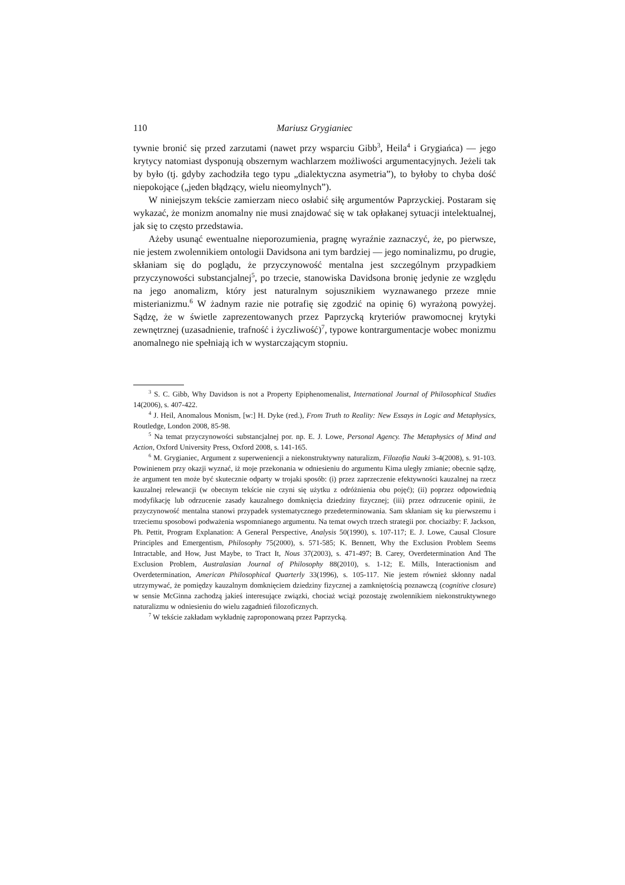110 Mariusz Grygianiec
tywnie bronić się przed zarzutami (nawet przy wsparciu Gibb<sup>3</sup>, Heila<sup>4</sup> i Grygiańca) — jego krytycy natomiast dysponują obszernym wachlarzem możliwości argumentacyjnych. Jeżeli tak by było (tj. gdyby zachodziła tego typu „dialektyczna asymetria”), to byłoby to chyba dość niepokojące („jeden błądzący, wielu nieomylnych”).
W niniejszym tekście zamierzam nieco osłabić siłę argumentów Paprzyckiej. Postaram się wykazać, że monizm anomalny nie musi znajdować się w tak opłakanej sytuacji intelektualnej, jak się to często przedstawia.
Ażeby usunąć ewentualne nieporozumienia, pragnę wyraźnie zaznaczyć, że, po pierwsze, nie jestem zwolennikiem ontologii Davidsona ani tym bardziej — jego nominalizmu, po drugie, skłaniam się do poglądu, że przyczynowość mentalna jest szczególnym przypadkiem przyczynowości substancjalnej<sup>5</sup>, po trzecie, stanowiska Davidsona bronię jedynie ze względu na jego anomalizm, który jest naturalnym sojusznikiem wyznawanego przeze mnie misterianizmu.<sup>6</sup> W żadnym razie nie potrafię się zgodzić na opinię 6) wyrażoną powyżej. Sądzę, że w świetle zaprezentowanych przez Paprzycką kryteriów prawomocnej krytyki zewnętrznej (uzasadnienie, trafność i życzliwość)<sup>7</sup>, typowe kontrargumentacje wobec monizmu anomalnego nie spełniają ich w wystarczającym stopniu.
<sup>3</sup> S. C. Gibb, Why Davidson is not a Property Epiphenomenalist, International Journal of Philosophical Studies 14(2006), s. 407-422.
<sup>4</sup> J. Heil, Anomalous Monism, [w:] H. Dyke (red.), From Truth to Reality: New Essays in Logic and Metaphysics, Routledge, London 2008, 85-98.
<sup>5</sup> Na temat przyczynowości substancjalnej por. np. E. J. Lowe, Personal Agency. The Metaphysics of Mind and Action, Oxford University Press, Oxford 2008, s. 141-165.
<sup>6</sup> M. Grygianiec, Argument z superweniencji a niekonstruktywny naturalizm, Filozofia Nauki 3-4(2008), s. 91-103. Powinienem przy okazji wyznać, iż moje przekonania w odniesieniu do argumentu Kima uległy zmianie; obecnie sądzę, że argument ten może być skutecznie odparty w trojaki sposób: (i) przez zaprzeczenie efektywności kauzalnej na rzecz kauzalnej relewancji (w obecnym tekście nie czyni się użytku z odróżnienia obu pojęć); (ii) poprzez odpowiednią modyfikację lub odrzucenie zasady kauzalnego domknięcia dziedziny fizycznej; (iii) przez odrzucenie opinii, że przyczynowość mentalna stanowi przypadek systematycznego przedeterminowania. Sam skłaniam się ku pierwszemu i trzeciemu sposobowi podważenia wspomnianego argumentu. Na temat owych trzech strategii por. chociażby: F. Jackson, Ph. Pettit, Program Explanation: A General Perspective, Analysis 50(1990), s. 107-117; E. J. Lowe, Causal Closure Principles and Emergentism, Philosophy 75(2000), s. 571-585; K. Bennett, Why the Exclusion Problem Seems Intractable, and How, Just Maybe, to Tract It, Nous 37(2003), s. 471-497; B. Carey, Overdetermination And The Exclusion Problem, Australasian Journal of Philosophy 88(2010), s. 1-12; E. Mills, Interactionism and Overdetermination, American Philosophical Quarterly 33(1996), s. 105-117. Nie jestem również skłonny nadal utrzymywać, że pomiędzy kauzalnym domknięciem dziedziny fizycznej a zamkniętością poznawczą (cognitive closure) w sensie McGinna zachodzą jakieś interesujące związki, chociaż wciąż pozostaję zwolennikiem niekonstruktywnego naturalizmu w odniesieniu do wielu zagadnień filozoficznych.
<sup>7</sup> W tekście zakładam wykładnię zaproponowaną przez Paprzycką.